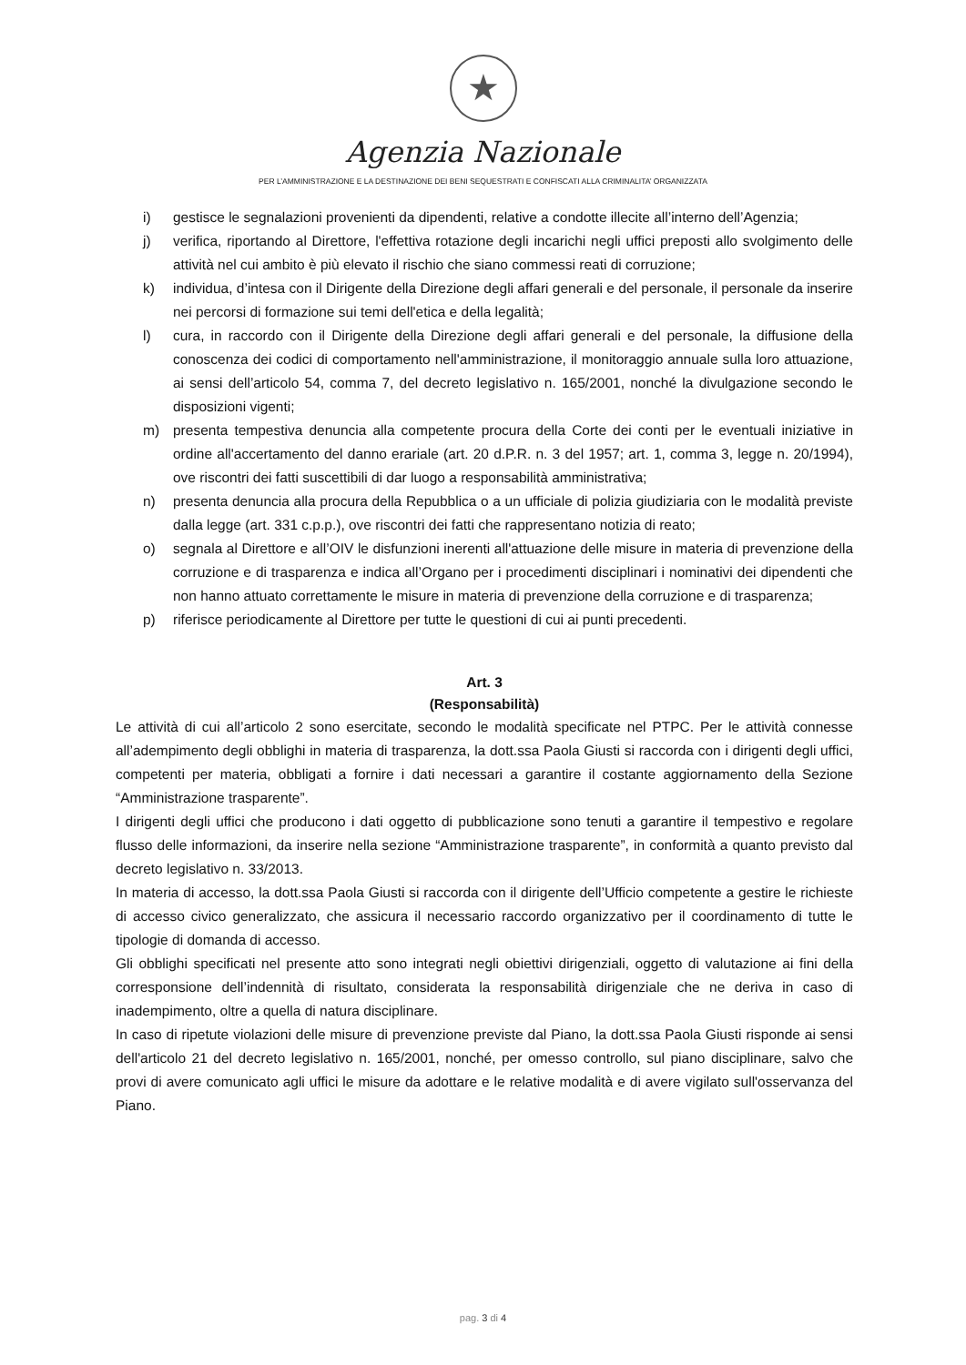★
Agenzia Nazionale
PER L’AMMINISTRAZIONE E LA DESTINAZIONE DEI BENI SEQUESTRATI E CONFISCATI ALLA CRIMINALITA’ ORGANIZZATA
i) gestisce le segnalazioni provenienti da dipendenti, relative a condotte illecite all’interno dell’Agenzia;
j) verifica, riportando al Direttore, l'effettiva rotazione degli incarichi negli uffici preposti allo svolgimento delle attività nel cui ambito è più elevato il rischio che siano commessi reati di corruzione;
k) individua, d’intesa con il Dirigente della Direzione degli affari generali e del personale, il personale da inserire nei percorsi di formazione sui temi dell'etica e della legalità;
l) cura, in raccordo con il Dirigente della Direzione degli affari generali e del personale, la diffusione della conoscenza dei codici di comportamento nell'amministrazione, il monitoraggio annuale sulla loro attuazione, ai sensi dell’articolo 54, comma 7, del decreto legislativo n. 165/2001, nonché la divulgazione secondo le disposizioni vigenti;
m) presenta tempestiva denuncia alla competente procura della Corte dei conti per le eventuali iniziative in ordine all'accertamento del danno erariale (art. 20 d.P.R. n. 3 del 1957; art. 1, comma 3, legge n. 20/1994), ove riscontri dei fatti suscettibili di dar luogo a responsabilità amministrativa;
n) presenta denuncia alla procura della Repubblica o a un ufficiale di polizia giudiziaria con le modalità previste dalla legge (art. 331 c.p.p.), ove riscontri dei fatti che rappresentano notizia di reato;
o) segnala al Direttore e all’OIV le disfunzioni inerenti all'attuazione delle misure in materia di prevenzione della corruzione e di trasparenza e indica all’Organo per i procedimenti disciplinari i nominativi dei dipendenti che non hanno attuato correttamente le misure in materia di prevenzione della corruzione e di trasparenza;
p) riferisce periodicamente al Direttore per tutte le questioni di cui ai punti precedenti.
Art. 3
(Responsabilità)
Le attività di cui all’articolo 2 sono esercitate, secondo le modalità specificate nel PTPC. Per le attività connesse all’adempimento degli obblighi in materia di trasparenza, la dott.ssa Paola Giusti si raccorda con i dirigenti degli uffici, competenti per materia, obbligati a fornire i dati necessari a garantire il costante aggiornamento della Sezione “Amministrazione trasparente”.
I dirigenti degli uffici che producono i dati oggetto di pubblicazione sono tenuti a garantire il tempestivo e regolare flusso delle informazioni, da inserire nella sezione “Amministrazione trasparente”, in conformità a quanto previsto dal decreto legislativo n. 33/2013.
In materia di accesso, la dott.ssa Paola Giusti si raccorda con il dirigente dell’Ufficio competente a gestire le richieste di accesso civico generalizzato, che assicura il necessario raccordo organizzativo per il coordinamento di tutte le tipologie di domanda di accesso.
Gli obblighi specificati nel presente atto sono integrati negli obiettivi dirigenziali, oggetto di valutazione ai fini della corresponsione dell’indennità di risultato, considerata la responsabilità dirigenziale che ne deriva in caso di inadempimento, oltre a quella di natura disciplinare.
In caso di ripetute violazioni delle misure di prevenzione previste dal Piano, la dott.ssa Paola Giusti risponde ai sensi dell'articolo 21 del decreto legislativo n. 165/2001, nonché, per omesso controllo, sul piano disciplinare, salvo che provi di avere comunicato agli uffici le misure da adottare e le relative modalità e di avere vigilato sull'osservanza del Piano.
pag. 3 di 4